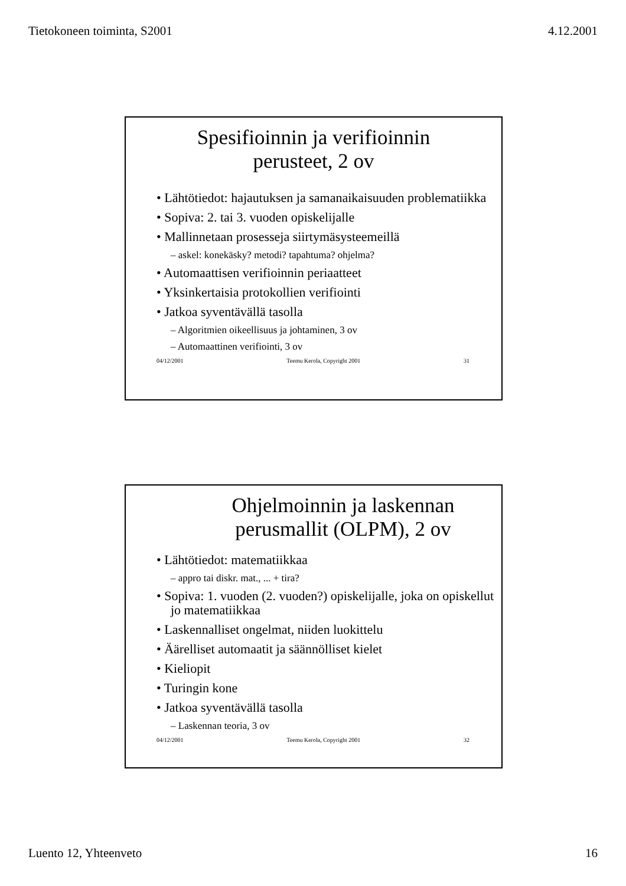Tietokoneen toiminta, S2001 4.12.2001
Spesifioinnin ja verifioinnin
perusteet, 2 ov
• Lähtötiedot: hajautuksen ja samanaikaisuuden problematiikka
• Sopiva: 2. tai 3. vuoden opiskelijalle
• Mallinnetaan prosesseja siirtymäsysteemeillä
– askel: konekäsky? metodi? tapahtuma? ohjelma?
• Automaattisen verifioinnin periaatteet
• Yksinkertaisia protokollien verifiointi
• Jatkoa syventävällä tasolla
– Algoritmien oikeellisuus ja johtaminen, 3 ov
– Automaattinen verifiointi, 3 ov
04/12/2001 Teemu Kerola, Copyright 2001 31
Ohjelmoinnin ja laskennan
perusmallit (OLPM), 2 ov
• Lähtötiedot: matematiikkaa
– appro tai diskr. mat., ... + tira?
• Sopiva: 1. vuoden (2. vuoden?) opiskelijalle, joka on opiskellut jo matematiikkaa
• Laskennalliset ongelmat, niiden luokittelu
• Äärelliset automaatit ja säännölliset kielet
• Kieliopit
• Turingin kone
• Jatkoa syventävällä tasolla
– Laskennan teoria, 3 ov
04/12/2001 Teemu Kerola, Copyright 2001 32
Luento 12, Yhteenveto 16